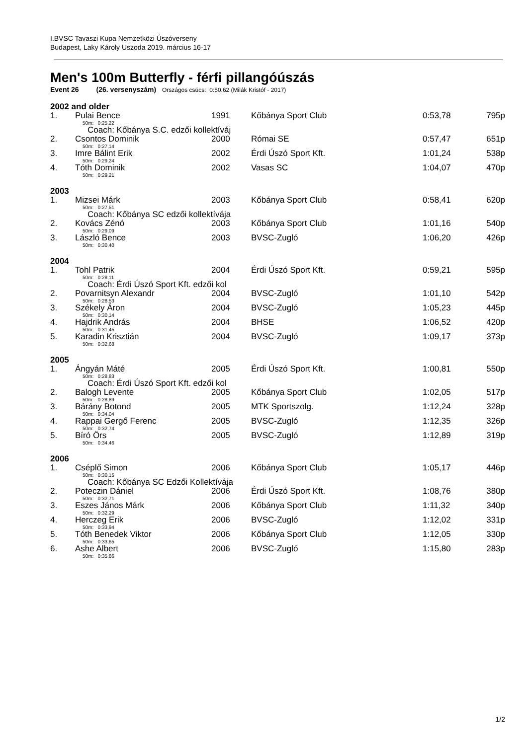I.BVSC Tavaszi Kupa Nemzetközi Úszóverseny
Budapest, Laky Károly Uszoda 2019. március 16-17
Men's 100m Butterfly - férfi pillangóúszás
Event 26 (26. versenyszám) Országos csúcs: 0:50.62 (Milák Kristóf - 2017)
| 2002 and older | | | | | |
| 1. | Pulai Bence | 1991 | Kőbánya Sport Club | 0:53,78 | 795p |
| 50m: 0:25,22 | | | | | |
| Coach: Kőbánya S.C. edzői kollektíváj | | | | | |
| 2. | Csontos Dominik | 2000 | Római SE | 0:57,47 | 651p |
| 50m: 0:27,14 | | | | | |
| 3. | Imre Bálint Erik | 2002 | Érdi Úszó Sport Kft. | 1:01,24 | 538p |
| 50m: 0:29,24 | | | | | |
| 4. | Tóth Dominik | 2002 | Vasas SC | 1:04,07 | 470p |
| 50m: 0:29,21 | | | | | |
| 2003 | | | | | |
| 1. | Mizsei Márk | 2003 | Kőbánya Sport Club | 0:58,41 | 620p |
| 50m: 0:27,51 | | | | | |
| Coach: Kőbánya SC edzői kollektívája | | | | | |
| 2. | Kovács Zénó | 2003 | Kőbánya Sport Club | 1:01,16 | 540p |
| 50m: 0:29,09 | | | | | |
| 3. | László Bence | 2003 | BVSC-Zugló | 1:06,20 | 426p |
| 50m: 0:30,40 | | | | | |
| 2004 | | | | | |
| 1. | Tohl Patrik | 2004 | Érdi Úszó Sport Kft. | 0:59,21 | 595p |
| 50m: 0:28,11 | | | | | |
| Coach: Érdi Úszó Sport Kft. edzői kol | | | | | |
| 2. | Povarnitsyn Alexandr | 2004 | BVSC-Zugló | 1:01,10 | 542p |
| 50m: 0:28,53 | | | | | |
| 3. | Székely Áron | 2004 | BVSC-Zugló | 1:05,23 | 445p |
| 50m: 0:30,14 | | | | | |
| 4. | Hajdrik András | 2004 | BHSE | 1:06,52 | 420p |
| 50m: 0:31,45 | | | | | |
| 5. | Karadin Krisztián | 2004 | BVSC-Zugló | 1:09,17 | 373p |
| 50m: 0:32,68 | | | | | |
| 2005 | | | | | |
| 1. | Ángyán Máté | 2005 | Érdi Úszó Sport Kft. | 1:00,81 | 550p |
| 50m: 0:28,83 | | | | | |
| Coach: Érdi Úszó Sport Kft. edzői kol | | | | | |
| 2. | Balogh Levente | 2005 | Kőbánya Sport Club | 1:02,05 | 517p |
| 50m: 0:28,89 | | | | | |
| 3. | Bárány Botond | 2005 | MTK Sportszolg. | 1:12,24 | 328p |
| 50m: 0:34,04 | | | | | |
| 4. | Rappai Gergő Ferenc | 2005 | BVSC-Zugló | 1:12,35 | 326p |
| 50m: 0:32,74 | | | | | |
| 5. | Bíró Örs | 2005 | BVSC-Zugló | 1:12,89 | 319p |
| 50m: 0:34,46 | | | | | |
| 2006 | | | | | |
| 1. | Cséplő Simon | 2006 | Kőbánya Sport Club | 1:05,17 | 446p |
| 50m: 0:30,15 | | | | | |
| Coach: Kőbánya SC Edzői Kollektívája | | | | | |
| 2. | Poteczin Dániel | 2006 | Érdi Úszó Sport Kft. | 1:08,76 | 380p |
| 50m: 0:32,71 | | | | | |
| 3. | Eszes János Márk | 2006 | Kőbánya Sport Club | 1:11,32 | 340p |
| 50m: 0:32,29 | | | | | |
| 4. | Herczeg Erik | 2006 | BVSC-Zugló | 1:12,02 | 331p |
| 50m: 0:33,94 | | | | | |
| 5. | Tóth Benedek Viktor | 2006 | Kőbánya Sport Club | 1:12,05 | 330p |
| 50m: 0:33,65 | | | | | |
| 6. | Ashe Albert | 2006 | BVSC-Zugló | 1:15,80 | 283p |
| 50m: 0:35,86 | | | | | |
1/2